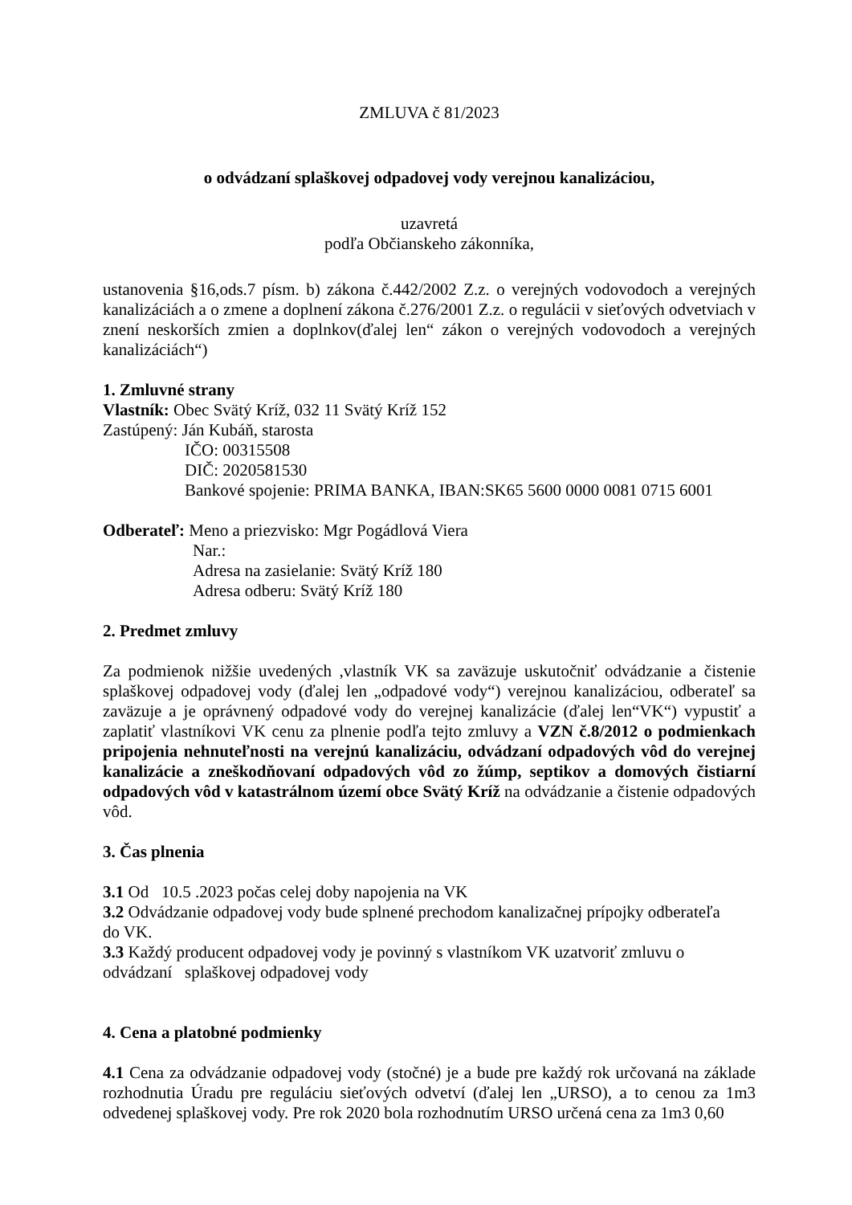ZMLUVA č 81/2023
o odvádzaní splaškovej odpadovej vody verejnou kanalizáciou,
uzavretá
podľa Občianskeho zákonníka,
ustanovenia §16,ods.7 písm. b) zákona č.442/2002 Z.z. o verejných vodovodoch a verejných kanalizáciách a o zmene a doplnení zákona č.276/2001 Z.z. o regulácii v sieťových odvetviach v znení neskorších zmien a doplnkov(ďalej len“ zákon o verejných vodovodoch a verejných kanalizáciách“)
1. Zmluvné strany
Vlastník: Obec Svätý Kríž, 032 11 Svätý Kríž 152
Zastúpený: Ján Kubáň, starosta
IČO: 00315508
DIČ: 2020581530
Bankové spojenie: PRIMA BANKA, IBAN:SK65 5600 0000 0081 0715 6001
Odberateľ: Meno a priezvisko: Mgr Pogádlová Viera
Nar.:
Adresa na zasielanie: Svätý Kríž 180
Adresa odberu: Svätý Kríž 180
2. Predmet zmluvy
Za podmienok nižšie uvedených ,vlastník VK sa zaväzuje uskutočniť odvádzanie a čistenie splaškovej odpadovej vody (ďalej len „odpadové vody“) verejnou kanalizáciou, odberateľ sa zaväzuje a je oprávnený odpadové vody do verejnej kanalizácie (ďalej len“VK“) vypustiť a zaplatiť vlastníkovi VK cenu za plnenie podľa tejto zmluvy a VZN č.8/2012 o podmienkach pripojenia nehnuteľnosti na verejnú kanalizáciu, odvádzaní odpadových vôd do verejnej kanalizácie a zneškodňovaní odpadových vôd zo žúmp, septikov a domových čistiarní odpadových vôd v katastrálnom území obce Svätý Kríž na odvádzanie a čistenie odpadových vôd.
3. Čas plnenia
3.1 Od 10.5 .2023 počas celej doby napojenia na VK
3.2 Odvádzanie odpadovej vody bude splnené prechodom kanalizačnej prípojky odberateľa
do VK.
3.3 Každý producent odpadovej vody je povinný s vlastníkom VK uzatvoriť zmluvu o
odvádzaní splaškovej odpadovej vody
4. Cena a platobné podmienky
4.1 Cena za odvádzanie odpadovej vody (stočné) je a bude pre každý rok určovaná na základe rozhodnutia Úradu pre reguláciu sieťových odvetví (ďalej len „URSO), a to cenou za 1m3 odvedenej splaškovej vody. Pre rok 2020 bola rozhodnutím URSO určená cena za 1m3 0,60